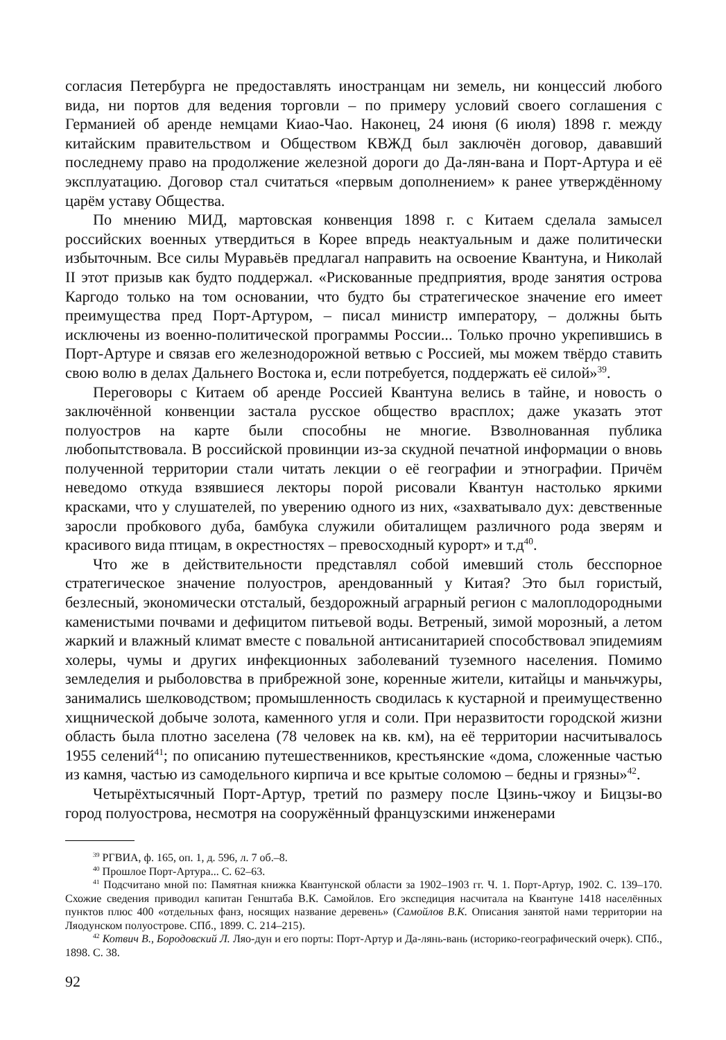согласия Петербурга не предоставлять иностранцам ни земель, ни концессий любого вида, ни портов для ведения торговли – по примеру условий своего соглашения с Германией об аренде немцами Киао-Чао. Наконец, 24 июня (6 июля) 1898 г. между китайским правительством и Обществом КВЖД был заключён договор, дававший последнему право на продолжение железной дороги до Да-лян-вана и Порт-Артура и её эксплуатацию. Договор стал считаться «первым дополнением» к ранее утверждённому царём уставу Общества.
По мнению МИД, мартовская конвенция 1898 г. с Китаем сделала замысел российских военных утвердиться в Корее впредь неактуальным и даже политически избыточным. Все силы Муравьёв предлагал направить на освоение Квантуна, и Николай II этот призыв как будто поддержал. «Рискованные предприятия, вроде занятия острова Каргодо только на том основании, что будто бы стратегическое значение его имеет преимущества пред Порт-Артуром, – писал министр императору, – должны быть исключены из военно-политической программы России... Только прочно укрепившись в Порт-Артуре и связав его железнодорожной ветвью с Россией, мы можем твёрдо ставить свою волю в делах Дальнего Востока и, если потребуется, поддержать её силой»<sup>39</sup>.
Переговоры с Китаем об аренде Россией Квантуна велись в тайне, и новость о заключённой конвенции застала русское общество врасплох; даже указать этот полуостров на карте были способны не многие. Взволнованная публика любопытствовала. В российской провинции из-за скудной печатной информации о вновь полученной территории стали читать лекции о её географии и этнографии. Причём неведомо откуда взявшиеся лекторы порой рисовали Квантун настолько яркими красками, что у слушателей, по уверению одного из них, «захватывало дух: девственные заросли пробкового дуба, бамбука служили обиталищем различного рода зверям и красивого вида птицам, в окрестностях – превосходный курорт» и т.д<sup>40</sup>.
Что же в действительности представлял собой имевший столь бесспорное стратегическое значение полуостров, арендованный у Китая? Это был гористый, безлесный, экономически отсталый, бездорожный аграрный регион с малоплодородными каменистыми почвами и дефицитом питьевой воды. Ветреный, зимой морозный, а летом жаркий и влажный климат вместе с повальной антисанитарией способствовал эпидемиям холеры, чумы и других инфекционных заболеваний туземного населения. Помимо земледелия и рыболовства в прибрежной зоне, коренные жители, китайцы и маньчжуры, занимались шелководством; промышленность сводилась к кустарной и преимущественно хищнической добыче золота, каменного угля и соли. При неразвитости городской жизни область была плотно заселена (78 человек на кв. км), на её территории насчитывалось 1955 селений<sup>41</sup>; по описанию путешественников, крестьянские «дома, сложенные частью из камня, частью из самодельного кирпича и все крытые соломою – бедны и грязны»<sup>42</sup>.
Четырёхтысячный Порт-Артур, третий по размеру после Цзинь-чжоу и Бицзы-во город полуострова, несмотря на сооружённый французскими инженерами
<sup>39</sup> РГВИА, ф. 165, оп. 1, д. 596, л. 7 об.–8.
<sup>40</sup> Прошлое Порт-Артура... С. 62–63.
<sup>41</sup> Подсчитано мной по: Памятная книжка Квантунской области за 1902–1903 гг. Ч. 1. Порт-Артур, 1902. С. 139–170. Схожие сведения приводил капитан Генштаба В.К. Самойлов. Его экспедиция насчитала на Квантуне 1418 населённых пунктов плюс 400 «отдельных фанз, носящих название деревень» (Самойлов В.К. Описания занятой нами территории на Ляодунском полуострове. СПб., 1899. С. 214–215).
<sup>42</sup> Котвич В., Бородовский Л. Ляо-дун и его порты: Порт-Артур и Да-лянь-вань (историко-географический очерк). СПб., 1898. С. 38.
92